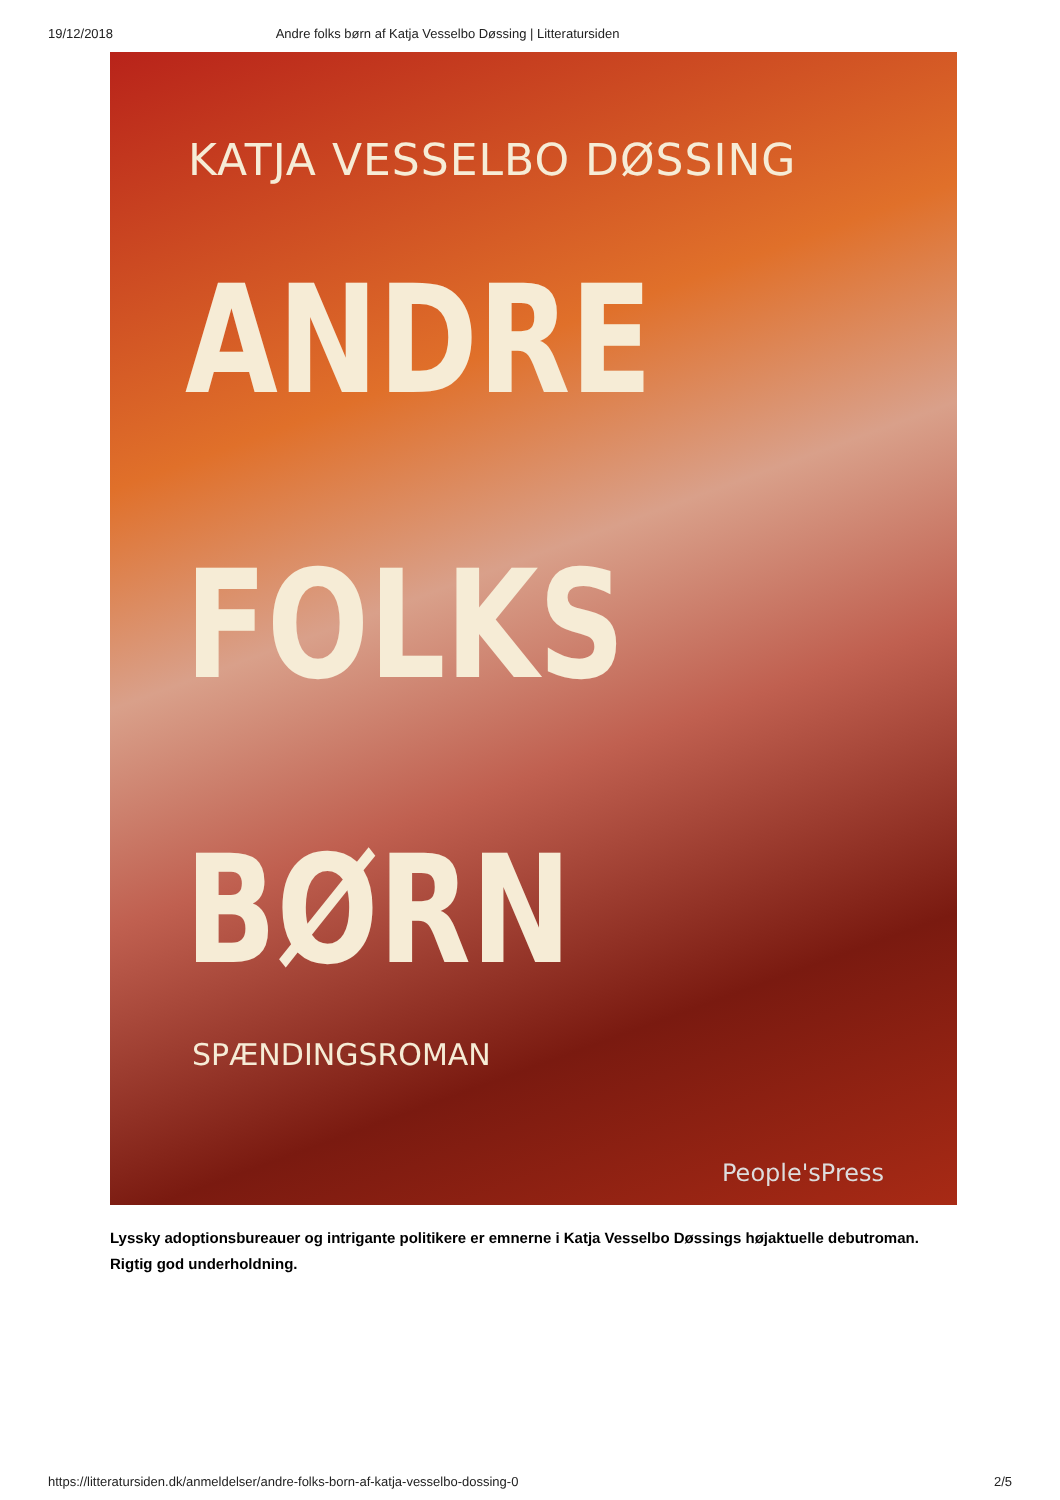19/12/2018 Andre folks børn af Katja Vesselbo Døssing | Litteratursiden
KATJA VESSELBO DØSSING
ANDRE
FOLKS
BØRN
SPÆNDINGSROMAN
People'sPress
Lyssky adoptionsbureauer og intrigante politikere er emnerne i Katja Vesselbo Døssings højaktuelle debutroman. Rigtig god underholdning.
https://litteratursiden.dk/anmeldelser/andre-folks-born-af-katja-vesselbo-dossing-0 2/5